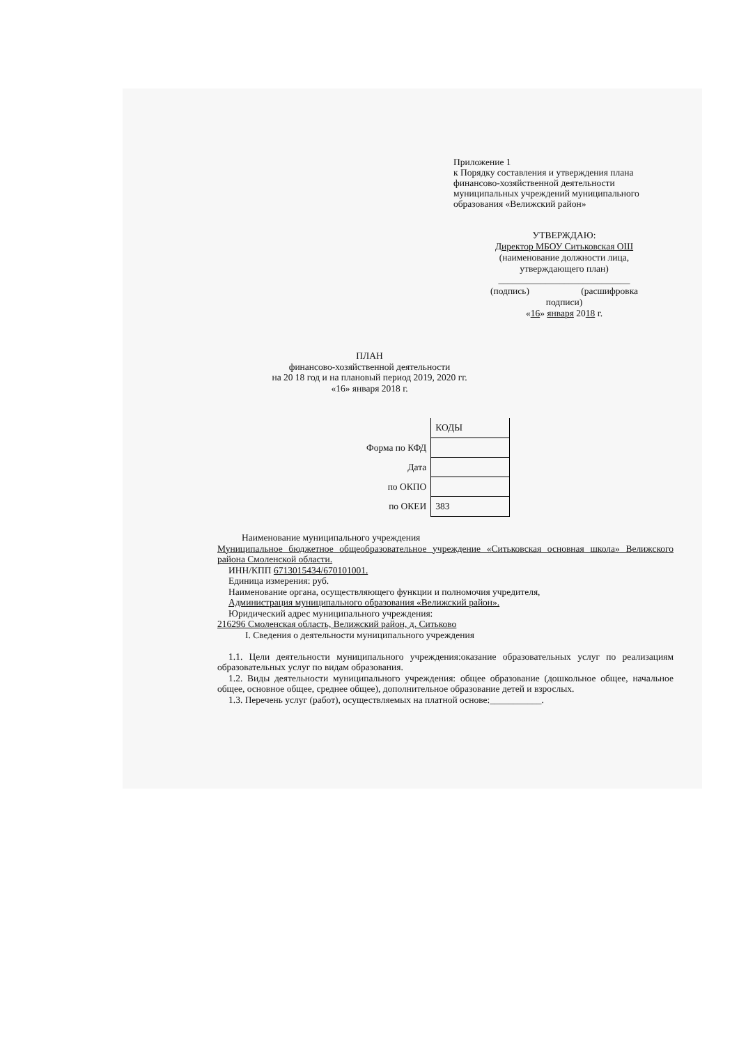Приложение 1
к Порядку составления и утверждения плана финансово-хозяйственной деятельности муниципальных учреждений муниципального образования «Велижский район»
УТВЕРЖДАЮ:
Директор МБОУ Ситьковская ОШ
(наименование должности лица,
утверждающего план)
____________________________
(подпись) (расшифровка
подписи)
«16» января 2018 г.
ПЛАН
финансово-хозяйственной деятельности
на 20 18 год и на плановый период 2019, 2020 гг.
«16» января 2018 г.
| | КОДЫ |
| Форма по КФД | |
| Дата | |
| по ОКПО | |
| по ОКЕИ | 383 |
Наименование муниципального учреждения
Муниципальное бюджетное общеобразовательное учреждение «Ситьковская основная школа» Велижского района Смоленской области.
ИНН/КПП 6713015434/670101001.
Единица измерения: руб.
Наименование органа, осуществляющего функции и полномочия учредителя,
Администрация муниципального образования «Велижский район».
Юридический адрес муниципального учреждения:
216296 Смоленская область, Велижский район, д. Ситьково
I. Сведения о деятельности муниципального учреждения
1.1. Цели деятельности муниципального учреждения:оказание образовательных услуг по реализациям образовательных услуг по видам образования.
1.2. Виды деятельности муниципального учреждения: общее образование (дошкольное общее, начальное общее, основное общее, среднее общее), дополнительное образование детей и взрослых.
1.3. Перечень услуг (работ), осуществляемых на платной основе:___________.